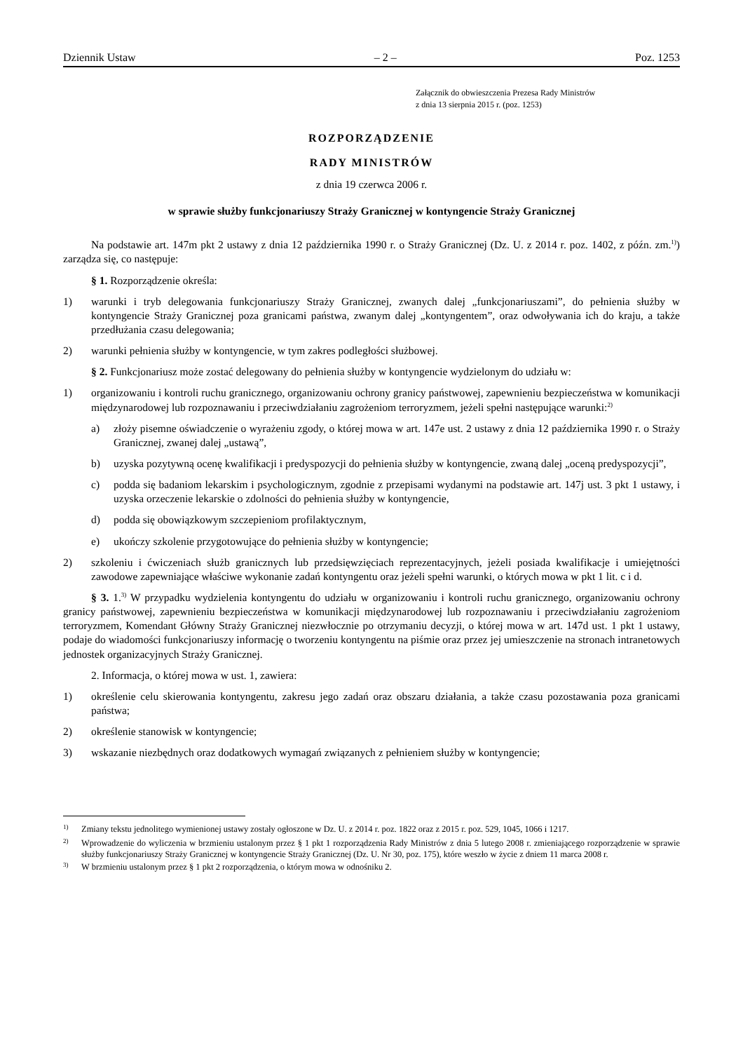Dziennik Ustaw – 2 – Poz. 1253
Załącznik do obwieszczenia Prezesa Rady Ministrów
z dnia 13 sierpnia 2015 r. (poz. 1253)
ROZPORZĄDZENIE
RADY MINISTRÓW
z dnia 19 czerwca 2006 r.
w sprawie służby funkcjonariuszy Straży Granicznej w kontyngencie Straży Granicznej
Na podstawie art. 147m pkt 2 ustawy z dnia 12 października 1990 r. o Straży Granicznej (Dz. U. z 2014 r. poz. 1402, z późn. zm.<sup>1)</sup>) zarządza się, co następuje:
§ 1. Rozporządzenie określa:
1) warunki i tryb delegowania funkcjonariuszy Straży Granicznej, zwanych dalej „funkcjonariuszami”, do pełnienia służby w kontyngencie Straży Granicznej poza granicami państwa, zwanym dalej „kontyngentem”, oraz odwoływania ich do kraju, a także przedłużania czasu delegowania;
2) warunki pełnienia służby w kontyngencie, w tym zakres podległości służbowej.
§ 2. Funkcjonariusz może zostać delegowany do pełnienia służby w kontyngencie wydzielonym do udziału w:
1) organizowaniu i kontroli ruchu granicznego, organizowaniu ochrony granicy państwowej, zapewnieniu bezpieczeństwa w komunikacji międzynarodowej lub rozpoznawaniu i przeciwdziałaniu zagrożeniom terroryzmem, jeżeli spełni następujące warunki:<sup>2)</sup>
a) złoży pisemne oświadczenie o wyrażeniu zgody, o której mowa w art. 147e ust. 2 ustawy z dnia 12 października 1990 r. o Straży Granicznej, zwanej dalej „ustawą”,
b) uzyska pozytywną ocenę kwalifikacji i predyspozycji do pełnienia służby w kontyngencie, zwaną dalej „oceną predyspozycji”,
c) podda się badaniom lekarskim i psychologicznym, zgodnie z przepisami wydanymi na podstawie art. 147j ust. 3 pkt 1 ustawy, i uzyska orzeczenie lekarskie o zdolności do pełnienia służby w kontyngencie,
d) podda się obowiązkowym szczepieniom profilaktycznym,
e) ukończy szkolenie przygotowujące do pełnienia służby w kontyngencie;
2) szkoleniu i ćwiczeniach służb granicznych lub przedsięwzięciach reprezentacyjnych, jeżeli posiada kwalifikacje i umiejętności zawodowe zapewniające właściwe wykonanie zadań kontyngentu oraz jeżeli spełni warunki, o których mowa w pkt 1 lit. c i d.
§ 3. 1.<sup>3)</sup> W przypadku wydzielenia kontyngentu do udziału w organizowaniu i kontroli ruchu granicznego, organizowaniu ochrony granicy państwowej, zapewnieniu bezpieczeństwa w komunikacji międzynarodowej lub rozpoznawaniu i przeciwdziałaniu zagrożeniom terroryzmem, Komendant Główny Straży Granicznej niezwłocznie po otrzymaniu decyzji, o której mowa w art. 147d ust. 1 pkt 1 ustawy, podaje do wiadomości funkcjonariuszy informację o tworzeniu kontyngentu na piśmie oraz przez jej umieszczenie na stronach intranetowych jednostek organizacyjnych Straży Granicznej.
2. Informacja, o której mowa w ust. 1, zawiera:
1) określenie celu skierowania kontyngentu, zakresu jego zadań oraz obszaru działania, a także czasu pozostawania poza granicami państwa;
2) określenie stanowisk w kontyngencie;
3) wskazanie niezbędnych oraz dodatkowych wymagań związanych z pełnieniem służby w kontyngencie;
<sup>1)</sup> Zmiany tekstu jednolitego wymienionej ustawy zostały ogłoszone w Dz. U. z 2014 r. poz. 1822 oraz z 2015 r. poz. 529, 1045, 1066 i 1217.
<sup>2)</sup> Wprowadzenie do wyliczenia w brzmieniu ustalonym przez § 1 pkt 1 rozporządzenia Rady Ministrów z dnia 5 lutego 2008 r. zmieniającego rozporządzenie w sprawie służby funkcjonariuszy Straży Granicznej w kontyngencie Straży Granicznej (Dz. U. Nr 30, poz. 175), które weszło w życie z dniem 11 marca 2008 r.
<sup>3)</sup> W brzmieniu ustalonym przez § 1 pkt 2 rozporządzenia, o którym mowa w odnośniku 2.